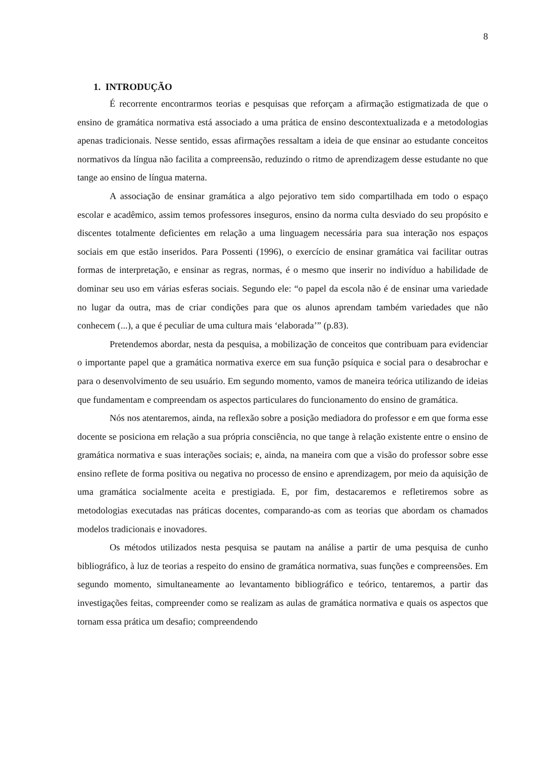8
1. INTRODUÇÃO
É recorrente encontrarmos teorias e pesquisas que reforçam a afirmação estigmatizada de que o ensino de gramática normativa está associado a uma prática de ensino descontextualizada e a metodologias apenas tradicionais. Nesse sentido, essas afirmações ressaltam a ideia de que ensinar ao estudante conceitos normativos da língua não facilita a compreensão, reduzindo o ritmo de aprendizagem desse estudante no que tange ao ensino de língua materna.
A associação de ensinar gramática a algo pejorativo tem sido compartilhada em todo o espaço escolar e acadêmico, assim temos professores inseguros, ensino da norma culta desviado do seu propósito e discentes totalmente deficientes em relação a uma linguagem necessária para sua interação nos espaços sociais em que estão inseridos. Para Possenti (1996), o exercício de ensinar gramática vai facilitar outras formas de interpretação, e ensinar as regras, normas, é o mesmo que inserir no indivíduo a habilidade de dominar seu uso em várias esferas sociais. Segundo ele: “o papel da escola não é de ensinar uma variedade no lugar da outra, mas de criar condições para que os alunos aprendam também variedades que não conhecem (...), a que é peculiar de uma cultura mais ‘elaborada’” (p.83).
Pretendemos abordar, nesta da pesquisa, a mobilização de conceitos que contribuam para evidenciar o importante papel que a gramática normativa exerce em sua função psíquica e social para o desabrochar e para o desenvolvimento de seu usuário. Em segundo momento, vamos de maneira teórica utilizando de ideias que fundamentam e compreendam os aspectos particulares do funcionamento do ensino de gramática.
Nós nos atentaremos, ainda, na reflexão sobre a posição mediadora do professor e em que forma esse docente se posiciona em relação a sua própria consciência, no que tange à relação existente entre o ensino de gramática normativa e suas interações sociais; e, ainda, na maneira com que a visão do professor sobre esse ensino reflete de forma positiva ou negativa no processo de ensino e aprendizagem, por meio da aquisição de uma gramática socialmente aceita e prestigiada. E, por fim, destacaremos e refletiremos sobre as metodologias executadas nas práticas docentes, comparando-as com as teorias que abordam os chamados modelos tradicionais e inovadores.
Os métodos utilizados nesta pesquisa se pautam na análise a partir de uma pesquisa de cunho bibliográfico, à luz de teorias a respeito do ensino de gramática normativa, suas funções e compreensões. Em segundo momento, simultaneamente ao levantamento bibliográfico e teórico, tentaremos, a partir das investigações feitas, compreender como se realizam as aulas de gramática normativa e quais os aspectos que tornam essa prática um desafio; compreendendo